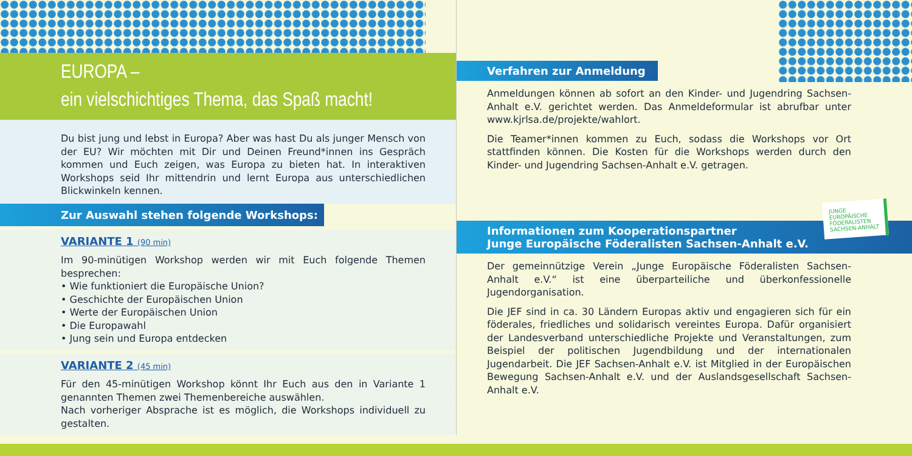EUROPA –
ein vielschichtiges Thema, das Spaß macht!
Du bist jung und lebst in Europa? Aber was hast Du als junger Mensch von der EU? Wir möchten mit Dir und Deinen Freund*innen ins Gespräch kommen und Euch zeigen, was Europa zu bieten hat. In interaktiven Workshops seid Ihr mittendrin und lernt Europa aus unterschiedlichen Blickwinkeln kennen.
Zur Auswahl stehen folgende Workshops:
VARIANTE 1 (90 min)
Im 90-minütigen Workshop werden wir mit Euch folgende Themen besprechen:
• Wie funktioniert die Europäische Union?
• Geschichte der Europäischen Union
• Werte der Europäischen Union
• Die Europawahl
• Jung sein und Europa entdecken
VARIANTE 2 (45 min)
Für den 45-minütigen Workshop könnt Ihr Euch aus den in Variante 1 genannten Themen zwei Themenbereiche auswählen.
Nach vorheriger Absprache ist es möglich, die Workshops individuell zu gestalten.
Verfahren zur Anmeldung
Anmeldungen können ab sofort an den Kinder- und Jugendring Sachsen-Anhalt e.V. gerichtet werden. Das Anmeldeformular ist abrufbar unter www.kjrlsa.de/projekte/wahlort.
Die Teamer*innen kommen zu Euch, sodass die Workshops vor Ort stattfinden können. Die Kosten für die Workshops werden durch den Kinder- und Jugendring Sachsen-Anhalt e.V. getragen.
Informationen zum Kooperationspartner
Junge Europäische Föderalisten Sachsen-Anhalt e.V.
Der gemeinnützige Verein „Junge Europäische Föderalisten Sachsen-Anhalt e.V.“ ist eine überparteiliche und überkonfessionelle Jugendorganisation.
Die JEF sind in ca. 30 Ländern Europas aktiv und engagieren sich für ein föderales, friedliches und solidarisch vereintes Europa. Dafür organisiert der Landesverband unterschiedliche Projekte und Veranstaltungen, zum Beispiel der politischen Jugendbildung und der internationalen Jugendarbeit. Die JEF Sachsen-Anhalt e.V. ist Mitglied in der Europäischen Bewegung Sachsen-Anhalt e.V. und der Auslandsgesellschaft Sachsen-Anhalt e.V.
JUNGE
EUROPÄISCHE
FÖDERALISTEN
SACHSEN-ANHALT